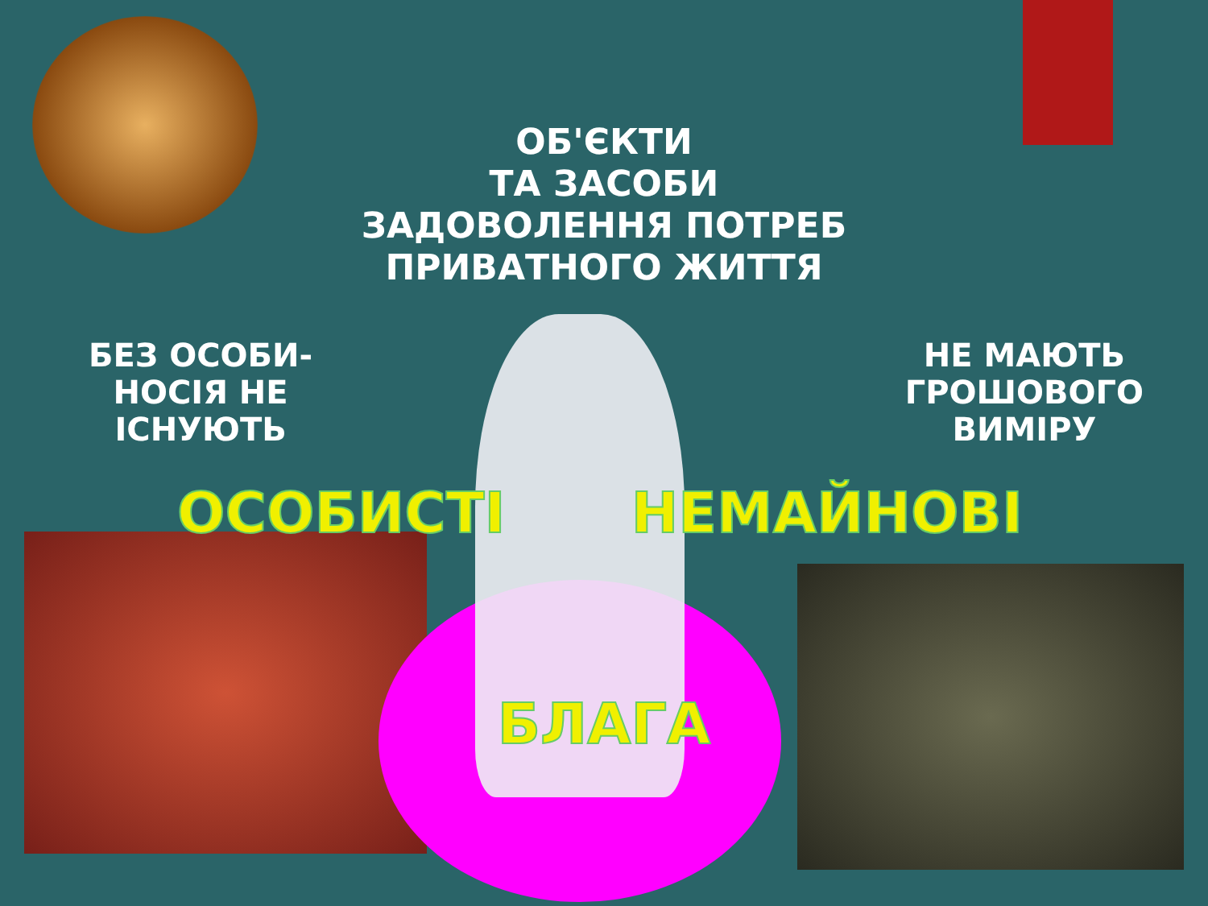ОБ'ЄКТИ
ТА ЗАСОБИ
ЗАДОВОЛЕННЯ ПОТРЕБ
ПРИВАТНОГО ЖИТТЯ
БЕЗ ОСОБИ-
НОСІЯ НЕ
ІСНУЮТЬ
НЕ МАЮТЬ
ГРОШОВОГО
ВИМІРУ
ОСОБИСТІ НЕМАЙНОВІ
БЛАГА